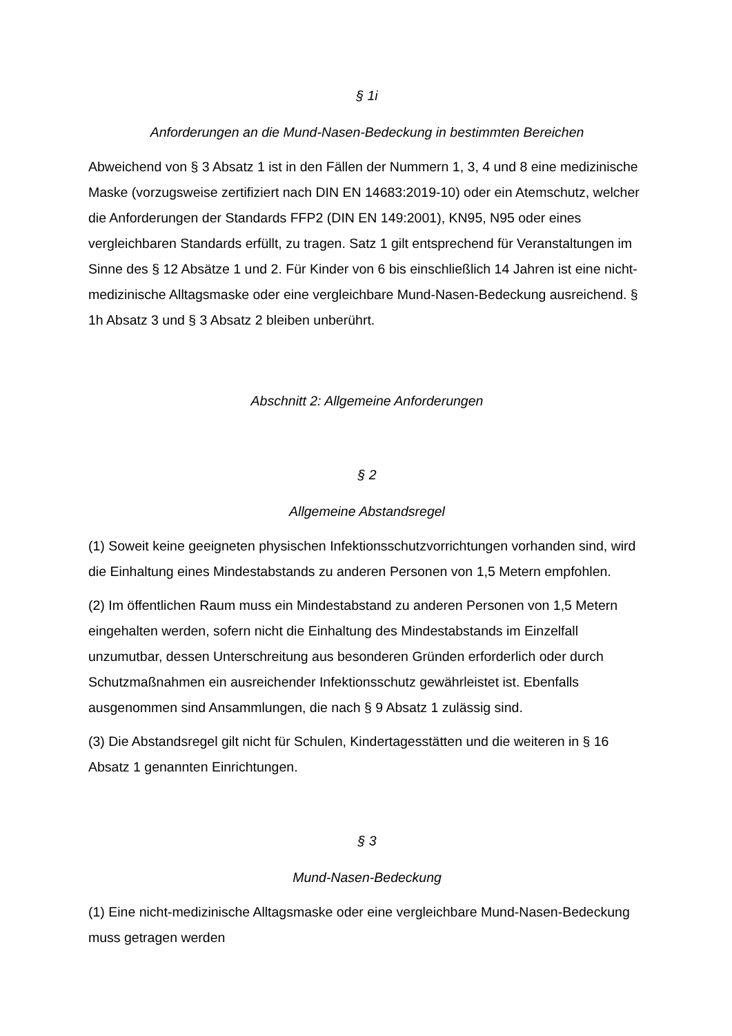§ 1i
Anforderungen an die Mund-Nasen-Bedeckung in bestimmten Bereichen
Abweichend von § 3 Absatz 1 ist in den Fällen der Nummern 1, 3, 4 und 8 eine medizinische Maske (vorzugsweise zertifiziert nach DIN EN 14683:2019-10) oder ein Atemschutz, welcher die Anforderungen der Standards FFP2 (DIN EN 149:2001), KN95, N95 oder eines vergleichbaren Standards erfüllt, zu tragen. Satz 1 gilt entsprechend für Veranstaltungen im Sinne des § 12 Absätze 1 und 2. Für Kinder von 6 bis einschließlich 14 Jahren ist eine nicht-medizinische Alltagsmaske oder eine vergleichbare Mund-Nasen-Bedeckung ausreichend. § 1h Absatz 3 und § 3 Absatz 2 bleiben unberührt.
Abschnitt 2: Allgemeine Anforderungen
§ 2
Allgemeine Abstandsregel
(1) Soweit keine geeigneten physischen Infektionsschutzvorrichtungen vorhanden sind, wird die Einhaltung eines Mindestabstands zu anderen Personen von 1,5 Metern empfohlen.
(2) Im öffentlichen Raum muss ein Mindestabstand zu anderen Personen von 1,5 Metern eingehalten werden, sofern nicht die Einhaltung des Mindestabstands im Einzelfall unzumutbar, dessen Unterschreitung aus besonderen Gründen erforderlich oder durch Schutzmaßnahmen ein ausreichender Infektionsschutz gewährleistet ist. Ebenfalls ausgenommen sind Ansammlungen, die nach § 9 Absatz 1 zulässig sind.
(3) Die Abstandsregel gilt nicht für Schulen, Kindertagesstätten und die weiteren in § 16 Absatz 1 genannten Einrichtungen.
§ 3
Mund-Nasen-Bedeckung
(1) Eine nicht-medizinische Alltagsmaske oder eine vergleichbare Mund-Nasen-Bedeckung muss getragen werden